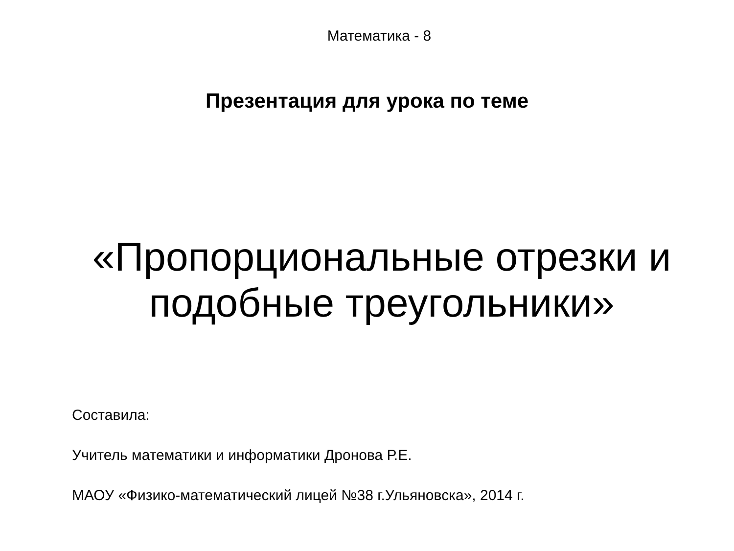Математика - 8
Презентация для урока по теме
«Пропорциональные отрезки и
подобные треугольники»
Составила:
Учитель математики и информатики Дронова Р.Е.
МАОУ «Физико-математический лицей №38 г.Ульяновска», 2014 г.